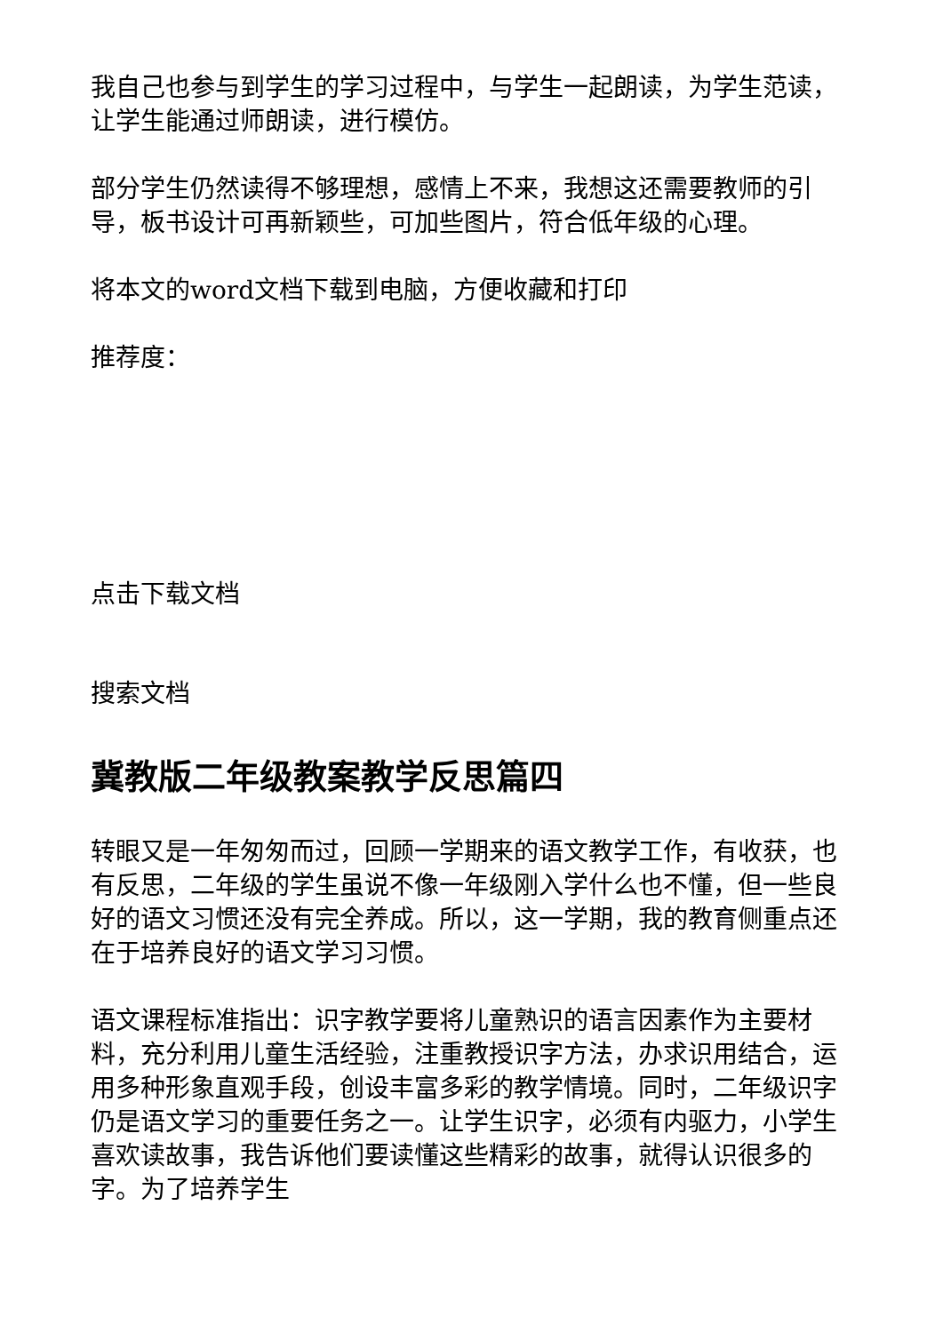我自己也参与到学生的学习过程中，与学生一起朗读，为学生范读，让学生能通过师朗读，进行模仿。
部分学生仍然读得不够理想，感情上不来，我想这还需要教师的引导，板书设计可再新颖些，可加些图片，符合低年级的心理。
将本文的word文档下载到电脑，方便收藏和打印
推荐度：
点击下载文档
搜索文档
冀教版二年级教案教学反思篇四
转眼又是一年匆匆而过，回顾一学期来的语文教学工作，有收获，也有反思，二年级的学生虽说不像一年级刚入学什么也不懂，但一些良好的语文习惯还没有完全养成。所以，这一学期，我的教育侧重点还在于培养良好的语文学习习惯。
语文课程标准指出：识字教学要将儿童熟识的语言因素作为主要材料，充分利用儿童生活经验，注重教授识字方法，办求识用结合，运用多种形象直观手段，创设丰富多彩的教学情境。同时，二年级识字仍是语文学习的重要任务之一。让学生识字，必须有内驱力，小学生喜欢读故事，我告诉他们要读懂这些精彩的故事，就得认识很多的字。为了培养学生